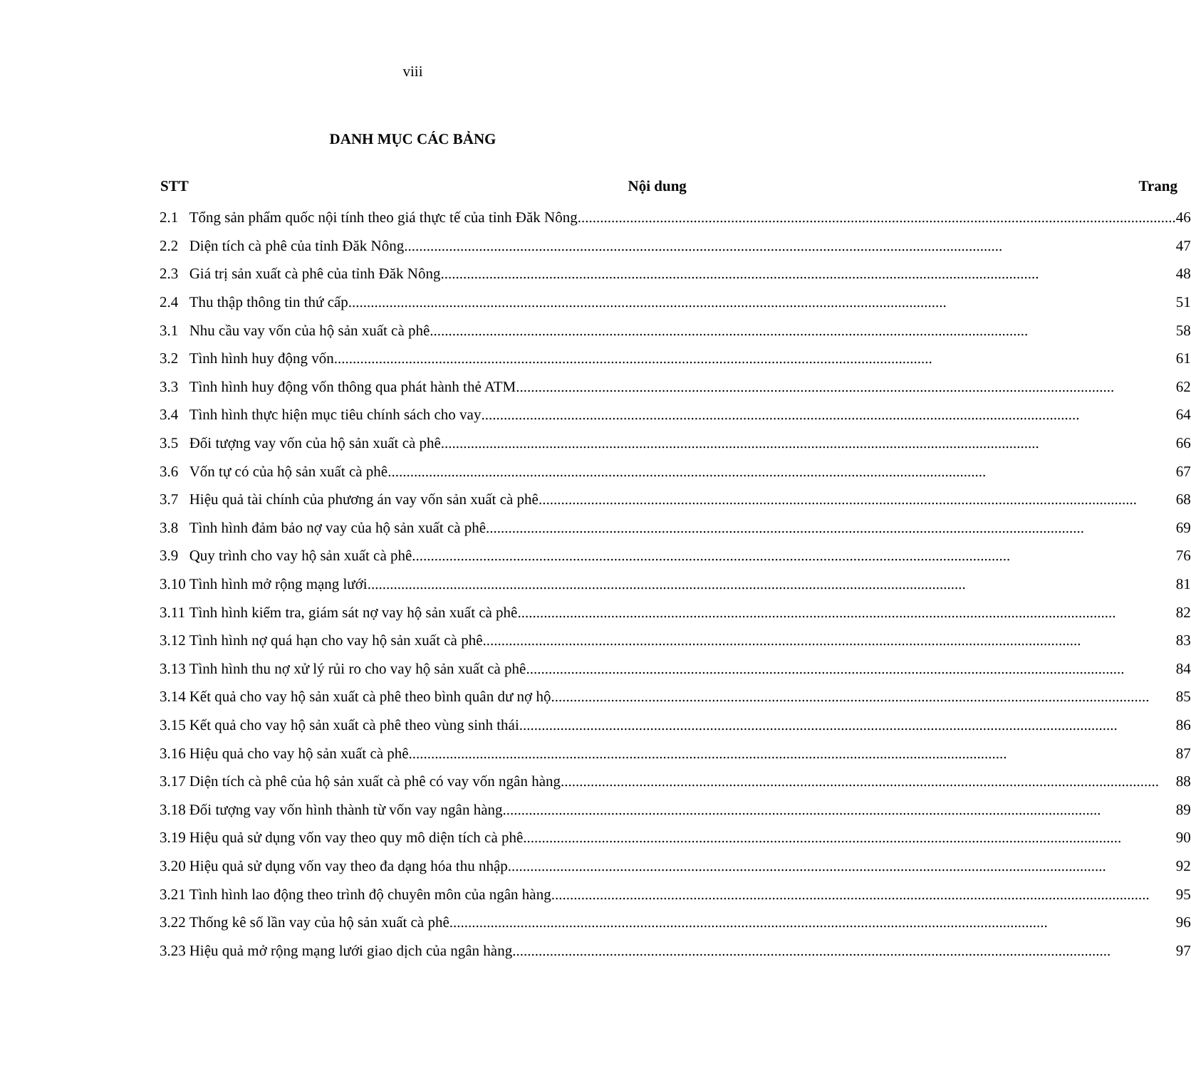viii
DANH MỤC CÁC BẢNG
| STT | Nội dung | Trang |
| --- | --- | --- |
| 2.1 | Tổng sản phẩm quốc nội tính theo giá thực tế của tỉnh Đăk Nông 46 | |
| 2.2 | Diện tích cà phê của tỉnh Đăk Nông 47 | |
| 2.3 | Giá trị sản xuất cà phê của tỉnh Đăk Nông 48 | |
| 2.4 | Thu thập thông tin thứ cấp 51 | |
| 3.1 | Nhu cầu vay vốn của hộ sản xuất cà phê 58 | |
| 3.2 | Tình hình huy động vốn 61 | |
| 3.3 | Tình hình huy động vốn thông qua phát hành thẻ ATM 62 | |
| 3.4 | Tình hình thực hiện mục tiêu chính sách cho vay 64 | |
| 3.5 | Đối tượng vay vốn của hộ sản xuất cà phê 66 | |
| 3.6 | Vốn tự có của hộ sản xuất cà phê 67 | |
| 3.7 | Hiệu quả tài chính của phương án vay vốn sản xuất cà phê 68 | |
| 3.8 | Tình hình đảm bảo nợ vay của hộ sản xuất cà phê 69 | |
| 3.9 | Quy trình cho vay hộ sản xuất cà phê 76 | |
| 3.10 | Tình hình mở rộng mạng lưới 81 | |
| 3.11 | Tình hình kiểm tra, giám sát nợ vay hộ sản xuất cà phê 82 | |
| 3.12 | Tình hình nợ quá hạn cho vay hộ sản xuất cà phê 83 | |
| 3.13 | Tình hình thu nợ xử lý rủi ro cho vay hộ sản xuất cà phê 84 | |
| 3.14 | Kết quả cho vay hộ sản xuất cà phê theo bình quân dư nợ hộ 85 | |
| 3.15 | Kết quả cho vay hộ sản xuất cà phê theo vùng sinh thái 86 | |
| 3.16 | Hiệu quả cho vay hộ sản xuất cà phê 87 | |
| 3.17 | Diện tích cà phê của hộ sản xuất cà phê có vay vốn ngân hàng 88 | |
| 3.18 | Đối tượng vay vốn hình thành từ vốn vay ngân hàng 89 | |
| 3.19 | Hiệu quả sử dụng vốn vay theo quy mô diện tích cà phê 90 | |
| 3.20 | Hiệu quả sử dụng vốn vay theo đa dạng hóa thu nhập 92 | |
| 3.21 | Tình hình lao động theo trình độ chuyên môn của ngân hàng 95 | |
| 3.22 | Thống kê số lần vay của hộ sản xuất cà phê 96 | |
| 3.23 | Hiệu quả mở rộng mạng lưới giao dịch của ngân hàng 97 | |